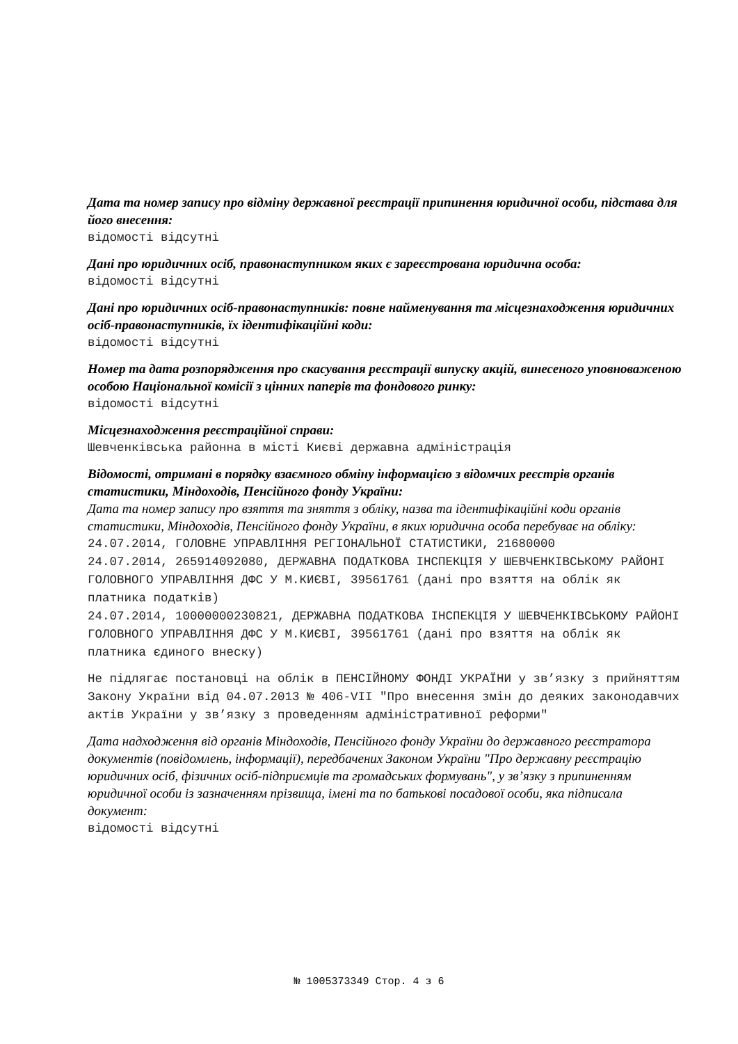Дата та номер запису про відміну державної реєстрації припинення юридичної особи, підстава для його внесення:
відомості відсутні
Дані про юридичних осіб, правонаступником яких є зареєстрована юридична особа:
відомості відсутні
Дані про юридичних осіб-правонаступників: повне найменування та місцезнаходження юридичних осіб-правонаступників, їх ідентифікаційні коди:
відомості відсутні
Номер та дата розпорядження про скасування реєстрації випуску акцій, винесеного уповноваженою особою Національної комісії з цінних паперів та фондового ринку:
відомості відсутні
Місцезнаходження реєстраційної справи:
Шевченківська районна в місті Києві державна адміністрація
Відомості, отримані в порядку взаємного обміну інформацією з відомчих реєстрів органів статистики, Міндоходів, Пенсійного фонду України:
Дата та номер запису про взяття та зняття з обліку, назва та ідентифікаційні коди органів статистики, Міндоходів, Пенсійного фонду України, в яких юридична особа перебуває на обліку:
24.07.2014, ГОЛОВНЕ УПРАВЛІННЯ РЕГІОНАЛЬНОЇ СТАТИСТИКИ, 21680000
24.07.2014, 265914092080, ДЕРЖАВНА ПОДАТКОВА ІНСПЕКЦІЯ У ШЕВЧЕНКІВСЬКОМУ РАЙОНІ ГОЛОВНОГО УПРАВЛІННЯ ДФС У М.КИЄВІ, 39561761 (дані про взяття на облік як платника податків)
24.07.2014, 10000000230821, ДЕРЖАВНА ПОДАТКОВА ІНСПЕКЦІЯ У ШЕВЧЕНКІВСЬКОМУ РАЙОНІ ГОЛОВНОГО УПРАВЛІННЯ ДФС У М.КИЄВІ, 39561761 (дані про взяття на облік як платника єдиного внеску)
Не підлягає постановці на облік в ПЕНСІЙНОМУ ФОНДІ УКРАЇНИ у зв’язку з прийняттям Закону України від 04.07.2013 № 406-VII "Про внесення змін до деяких законодавчих актів України у зв’язку з проведенням адміністративної реформи"
Дата надходження від органів Міндоходів, Пенсійного фонду України до державного реєстратора документів (повідомлень, інформації), передбачених Законом України "Про державну реєстрацію юридичних осіб, фізичних осіб-підприємців та громадських формувань", у зв’язку з припиненням юридичної особи із зазначенням прізвища, імені та по батькові посадової особи, яка підписала документ:
відомості відсутні
№ 1005373349 Стор. 4 з 6